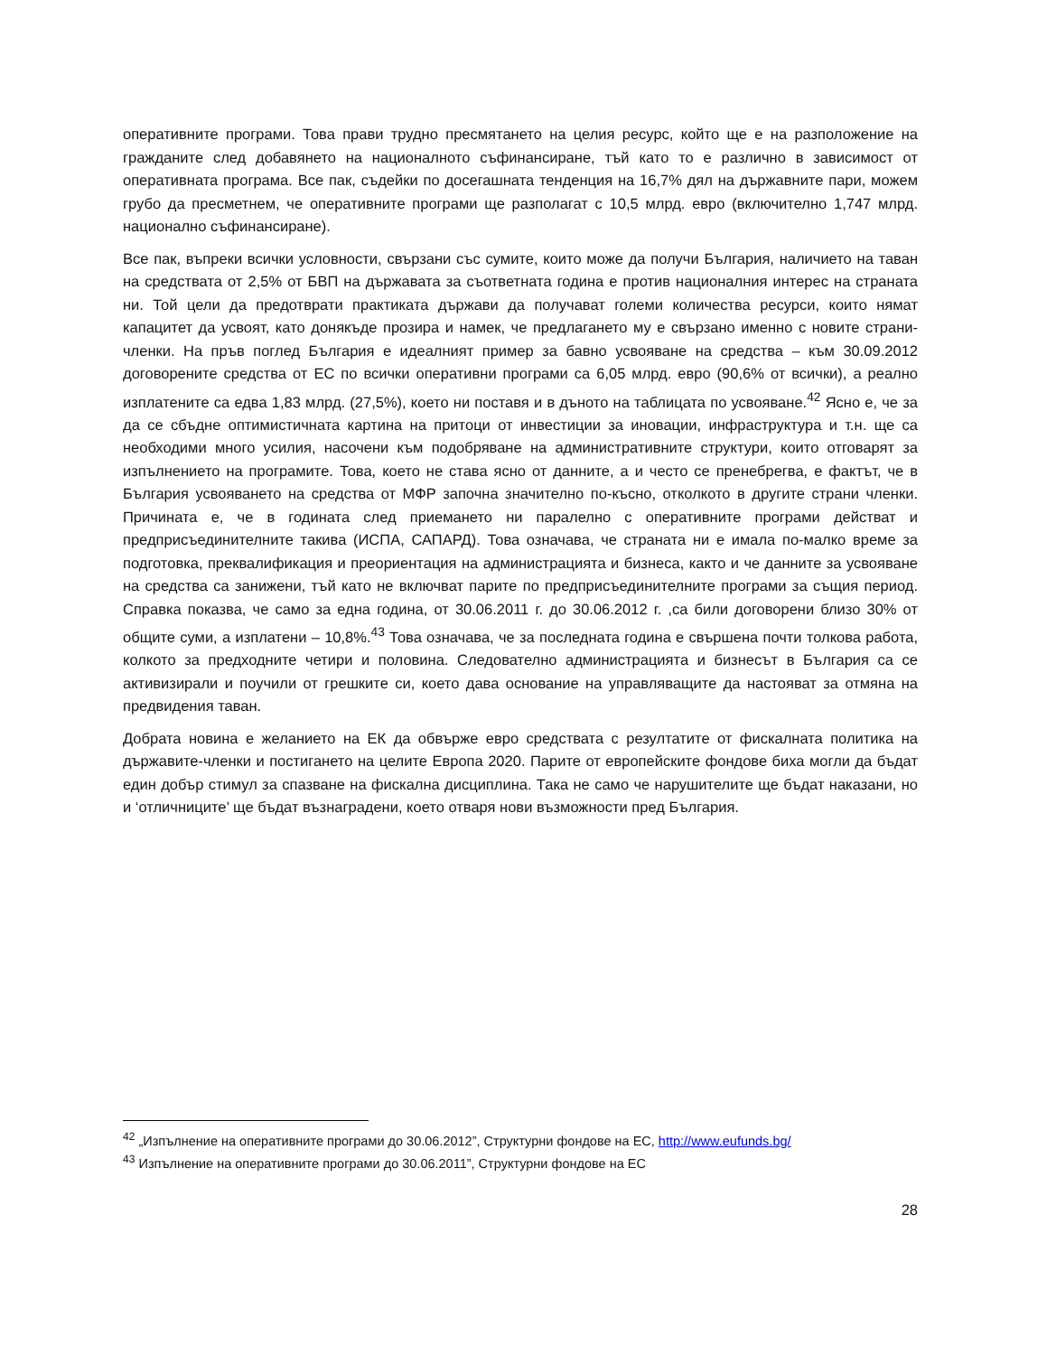оперативните програми. Това прави трудно пресмятането на целия ресурс, който ще е на разположение на гражданите след добавянето на националното съфинансиране, тъй като то е различно в зависимост от оперативната програма. Все пак, съдейки по досегашната тенденция на 16,7% дял на държавните пари, можем грубо да пресметнем, че оперативните програми ще разполагат с 10,5 млрд. евро (включително 1,747 млрд. национално съфинансиране).
Все пак, въпреки всички условности, свързани със сумите, които може да получи България, наличието на таван на средствата от 2,5% от БВП на държавата за съответната година е против националния интерес на страната ни. Той цели да предотврати практиката държави да получават големи количества ресурси, които нямат капацитет да усвоят, като донякъде прозира и намек, че предлагането му е свързано именно с новите страни-членки. На пръв поглед България е идеалният пример за бавно усвояване на средства – към 30.09.2012 договорените средства от ЕС по всички оперативни програми са 6,05 млрд. евро (90,6% от всички), а реално изплатените са едва 1,83 млрд. (27,5%), което ни поставя и в дъното на таблицата по усвояване.<sup>42</sup> Ясно е, че за да се сбъдне оптимистичната картина на притоци от инвестиции за иновации, инфраструктура и т.н. ще са необходими много усилия, насочени към подобряване на административните структури, които отговарят за изпълнението на програмите. Това, което не става ясно от данните, а и често се пренебрегва, е фактът, че в България усвояването на средства от МФР започна значително по-късно, отколкото в другите страни членки. Причината е, че в годината след приемането ни паралелно с оперативните програми действат и предприсъединителните такива (ИСПА, САПАРД). Това означава, че страната ни е имала по-малко време за подготовка, преквалификация и преориентация на администрацията и бизнеса, както и че данните за усвояване на средства са занижени, тъй като не включват парите по предприсъединителните програми за същия период. Справка показва, че само за една година, от 30.06.2011 г. до 30.06.2012 г. ,са били договорени близо 30% от общите суми, а изплатени – 10,8%.<sup>43</sup> Това означава, че за последната година е свършена почти толкова работа, колкото за предходните четири и половина. Следователно администрацията и бизнесът в България са се активизирали и поучили от грешките си, което дава основание на управляващите да настояват за отмяна на предвидения таван.
Добрата новина е желанието на ЕК да обвърже евро средствата с резултатите от фискалната политика на държавите-членки и постигането на целите Европа 2020. Парите от европейските фондове биха могли да бъдат един добър стимул за спазване на фискална дисциплина. Така не само че нарушителите ще бъдат наказани, но и ‘отличниците’ ще бъдат възнаградени, което отваря нови възможности пред България.
<sup>42</sup> „Изпълнение на оперативните програми до 30.06.2012”, Структурни фондове на ЕС, http://www.eufunds.bg/
<sup>43</sup> Изпълнение на оперативните програми до 30.06.2011”, Структурни фондове на ЕС
28